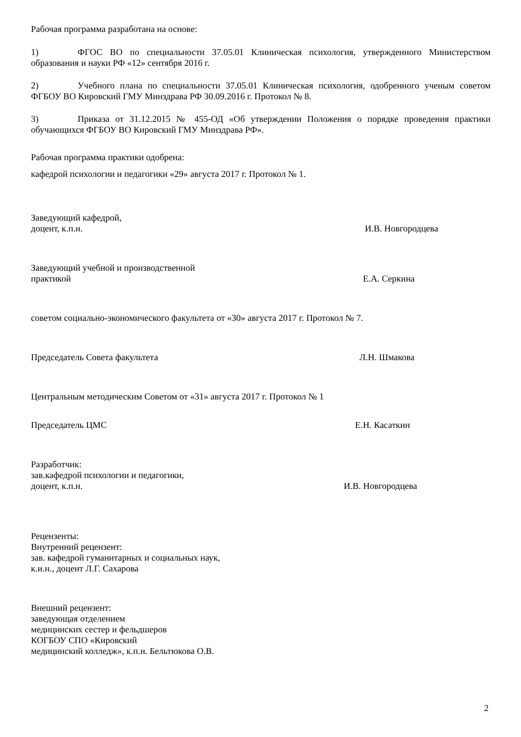Рабочая программа разработана на основе:
1) ФГОС ВО по специальности 37.05.01 Клиническая психология, утвержденного Министерством образования и науки РФ «12» сентября 2016 г.
2) Учебного плана по специальности 37.05.01 Клиническая психология, одобренного ученым советом ФГБОУ ВО Кировский ГМУ Минздрава РФ 30.09.2016 г. Протокол № 8.
3) Приказа от 31.12.2015 № 455-ОД «Об утверждении Положения о порядке проведения практики обучающихся ФГБОУ ВО Кировский ГМУ Минздрава РФ».
Рабочая программа практики одобрена:
кафедрой психологии и педагогики «29» августа 2017 г. Протокол № 1.
Заведующий кафедрой,
доцент, к.п.н. И.В. Новгородцева
Заведующий учебной и производственной
практикой Е.А. Серкина
советом социально-экономического факультета от «30» августа 2017 г. Протокол № 7.
Председатель Совета факультета Л.Н. Шмакова
Центральным методическим Советом от «31» августа 2017 г. Протокол № 1
Председатель ЦМС Е.Н. Касаткин
Разработчик:
зав.кафедрой психологии и педагогики,
доцент, к.п.н. И.В. Новгородцева
Рецензенты:
Внутренний рецензент:
зав. кафедрой гуманитарных и социальных наук,
к.и.н., доцент Л.Г. Сахарова
Внешний рецензент:
заведующая отделением
медицинских сестер и фельдшеров
КОГБОУ СПО «Кировский
медицинский колледж», к.п.н. Бельтюкова О.В.
2